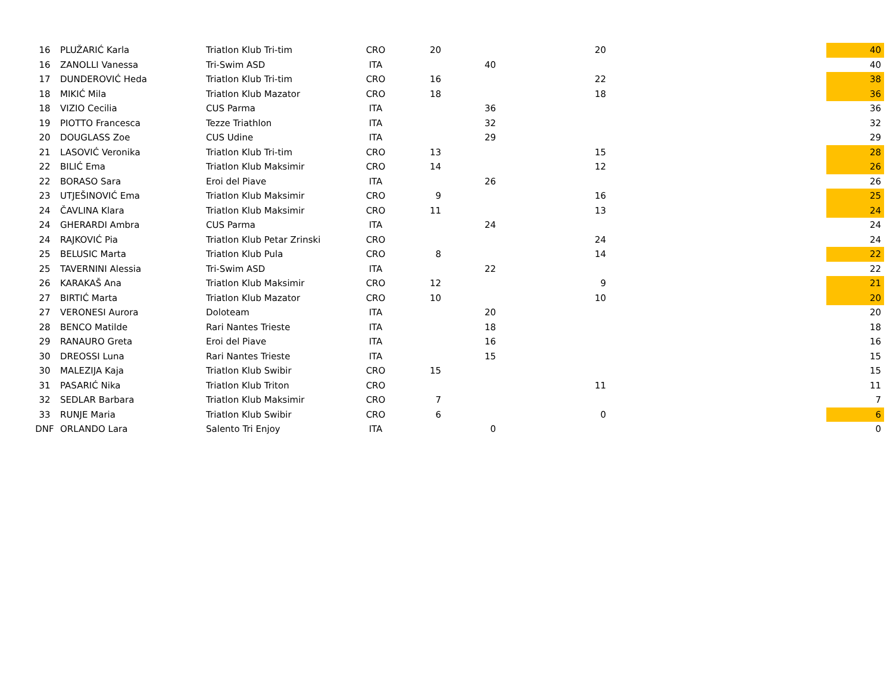| 16 | PLUŽARIĆ Karla | Triatlon Klub Tri-tim | CRO | 20 | | 20 | | 40 |
| 16 | ZANOLLI Vanessa | Tri-Swim ASD | ITA | | 40 | | | 40 |
| 17 | DUNDEROVIĆ Heda | Triatlon Klub Tri-tim | CRO | 16 | | 22 | | 38 |
| 18 | MIKIĆ Mila | Triatlon Klub Mazator | CRO | 18 | | 18 | | 36 |
| 18 | VIZIO Cecilia | CUS Parma | ITA | | 36 | | | 36 |
| 19 | PIOTTO Francesca | Tezze Triathlon | ITA | | 32 | | | 32 |
| 20 | DOUGLASS Zoe | CUS Udine | ITA | | 29 | | | 29 |
| 21 | LASOVIĆ Veronika | Triatlon Klub Tri-tim | CRO | 13 | | 15 | | 28 |
| 22 | BILIĆ Ema | Triatlon Klub Maksimir | CRO | 14 | | 12 | | 26 |
| 22 | BORASO Sara | Eroi del Piave | ITA | | 26 | | | 26 |
| 23 | UTJEŠINOVIĆ Ema | Triatlon Klub Maksimir | CRO | 9 | | 16 | | 25 |
| 24 | ČAVLINA Klara | Triatlon Klub Maksimir | CRO | 11 | | 13 | | 24 |
| 24 | GHERARDI Ambra | CUS Parma | ITA | | 24 | | | 24 |
| 24 | RAJKOVIĆ Pia | Triatlon Klub Petar Zrinski | CRO | | | 24 | | 24 |
| 25 | BELUSIC Marta | Triatlon Klub Pula | CRO | 8 | | 14 | | 22 |
| 25 | TAVERNINI Alessia | Tri-Swim ASD | ITA | | 22 | | | 22 |
| 26 | KARAKAŠ Ana | Triatlon Klub Maksimir | CRO | 12 | | 9 | | 21 |
| 27 | BIRTIĆ Marta | Triatlon Klub Mazator | CRO | 10 | | 10 | | 20 |
| 27 | VERONESI Aurora | Doloteam | ITA | | 20 | | | 20 |
| 28 | BENCO Matilde | Rari Nantes Trieste | ITA | | 18 | | | 18 |
| 29 | RANAURO Greta | Eroi del Piave | ITA | | 16 | | | 16 |
| 30 | DREOSSI Luna | Rari Nantes Trieste | ITA | | 15 | | | 15 |
| 30 | MALEZIJA Kaja | Triatlon Klub Swibir | CRO | 15 | | | | 15 |
| 31 | PASARIĆ Nika | Triatlon Klub Triton | CRO | | | 11 | | 11 |
| 32 | SEDLAR Barbara | Triatlon Klub Maksimir | CRO | 7 | | | | 7 |
| 33 | RUNJE Maria | Triatlon Klub Swibir | CRO | 6 | | 0 | | 6 |
| DNF | ORLANDO Lara | Salento Tri Enjoy | ITA | | 0 | | | 0 |